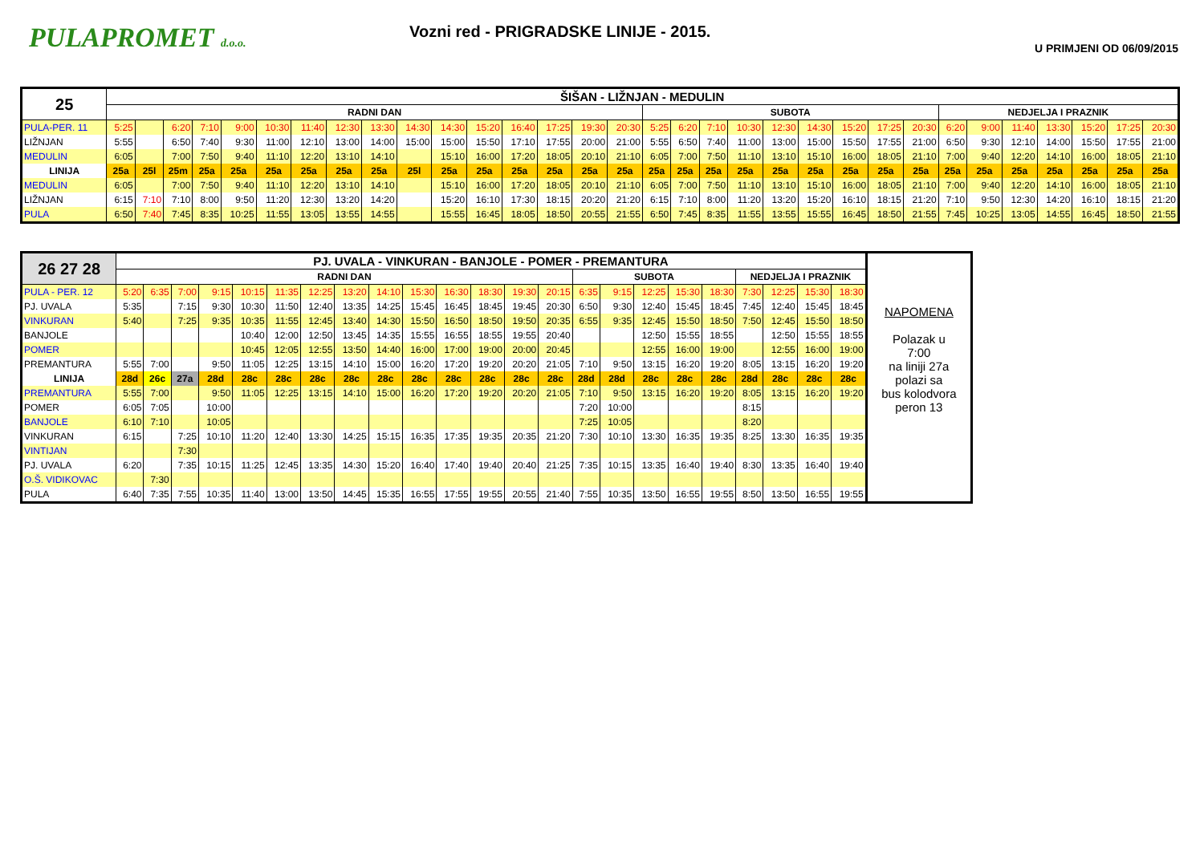PULAPROMET d.o.o.
Vozni red - PRIGRADSKE LINIJE - 2015.
U PRIMJENI OD 06/09/2015
| 25 | ŠIŠAN - LIŽNJAN - MEDULIN | | | | | | | | | | | | | | | | | | | | | | | | | | | | | | | |
| --- | --- | --- | --- | --- | --- | --- | --- | --- | --- | --- | --- | --- | --- | --- | --- | --- | --- | --- | --- | --- | --- | --- | --- | --- | --- | --- | --- | --- | --- | --- | --- | --- |
| | RADNI DAN | | | | | | | | | | | | | | | | SUBOTA | | | | | | | | | NEDJELJA I PRAZNIK | | | | | | |
| PULA-PER. 11 | 5:25 | | 6:20 | 7:10 | 9:00 | 10:30 | 11:40 | 12:30 | 13:30 | 14:30 | 14:30 | 15:20 | 16:40 | 17:25 | 19:30 | 20:30 | 5:25 | 6:20 | 7:10 | 10:30 | 12:30 | 14:30 | 15:20 | 17:25 | 20:30 | 6:20 | 9:00 | 11:40 | 13:30 | 15:20 | 17:25 | 20:30 |
| LIŽNJAN | 5:55 | | 6:50 | 7:40 | 9:30 | 11:00 | 12:10 | 13:00 | 14:00 | 15:00 | 15:00 | 15:50 | 17:10 | 17:55 | 20:00 | 21:00 | 5:55 | 6:50 | 7:40 | 11:00 | 13:00 | 15:00 | 15:50 | 17:55 | 21:00 | 6:50 | 9:30 | 12:10 | 14:00 | 15:50 | 17:55 | 21:00 |
| MEDULIN | 6:05 | | 7:00 | 7:50 | 9:40 | 11:10 | 12:20 | 13:10 | 14:10 | | 15:10 | 16:00 | 17:20 | 18:05 | 20:10 | 21:10 | 6:05 | 7:00 | 7:50 | 11:10 | 13:10 | 15:10 | 16:00 | 18:05 | 21:10 | 7:00 | 9:40 | 12:20 | 14:10 | 16:00 | 18:05 | 21:10 |
| LINIJA | 25a | 25l | 25m | 25a | 25a | 25a | 25a | 25a | 25a | 25l | 25a | 25a | 25a | 25a | 25a | 25a | 25a | 25a | 25a | 25a | 25a | 25a | 25a | 25a | 25a | 25a | 25a | 25a | 25a | 25a | 25a | 25a |
| MEDULIN | 6:05 | | 7:00 | 7:50 | 9:40 | 11:10 | 12:20 | 13:10 | 14:10 | | 15:10 | 16:00 | 17:20 | 18:05 | 20:10 | 21:10 | 6:05 | 7:00 | 7:50 | 11:10 | 13:10 | 15:10 | 16:00 | 18:05 | 21:10 | 7:00 | 9:40 | 12:20 | 14:10 | 16:00 | 18:05 | 21:10 |
| LIŽNJAN | 6:15 | 7:10 | 7:10 | 8:00 | 9:50 | 11:20 | 12:30 | 13:20 | 14:20 | | 15:20 | 16:10 | 17:30 | 18:15 | 20:20 | 21:20 | 6:15 | 7:10 | 8:00 | 11:20 | 13:20 | 15:20 | 16:10 | 18:15 | 21:20 | 7:10 | 9:50 | 12:30 | 14:20 | 16:10 | 18:15 | 21:20 |
| PULA | 6:50 | 7:40 | 7:45 | 8:35 | 10:25 | 11:55 | 13:05 | 13:55 | 14:55 | | 15:55 | 16:45 | 18:05 | 18:50 | 20:55 | 21:55 | 6:50 | 7:45 | 8:35 | 11:55 | 13:55 | 15:55 | 16:45 | 18:50 | 21:55 | 7:45 | 10:25 | 13:05 | 14:55 | 16:45 | 18:50 | 21:55 |
| 26 27 28 | PJ. UVALA - VINKURAN - BANJOLE - POMER - PREMANTURA | | | | | | | | | | | | | | | | | | | | | | | NAPOMENA Polazak u 7:00 na liniji 27a polazi sa bus kolodvora peron 13 |
| | RADNI DAN | | | | | | | | | | | | | | SUBOTA | | | | | NEDJELJA I PRAZNIK | | | | |
| PULA - PER. 12 | 5:20 | 6:35 | 7:00 | 9:15 | 10:15 | 11:35 | 12:25 | 13:20 | 14:10 | 15:30 | 16:30 | 18:30 | 19:30 | 20:15 | 6:35 | 9:15 | 12:25 | 15:30 | 18:30 | 7:30 | 12:25 | 15:30 | 18:30 | |
| PJ. UVALA | 5:35 | | 7:15 | 9:30 | 10:30 | 11:50 | 12:40 | 13:35 | 14:25 | 15:45 | 16:45 | 18:45 | 19:45 | 20:30 | 6:50 | 9:30 | 12:40 | 15:45 | 18:45 | 7:45 | 12:40 | 15:45 | 18:45 | |
| VINKURAN | 5:40 | | 7:25 | 9:35 | 10:35 | 11:55 | 12:45 | 13:40 | 14:30 | 15:50 | 16:50 | 18:50 | 19:50 | 20:35 | 6:55 | 9:35 | 12:45 | 15:50 | 18:50 | 7:50 | 12:45 | 15:50 | 18:50 | |
| BANJOLE | | | | | 10:40 | 12:00 | 12:50 | 13:45 | 14:35 | 15:55 | 16:55 | 18:55 | 19:55 | 20:40 | | | 12:50 | 15:55 | 18:55 | | 12:50 | 15:55 | 18:55 | |
| POMER | | | | | 10:45 | 12:05 | 12:55 | 13:50 | 14:40 | 16:00 | 17:00 | 19:00 | 20:00 | 20:45 | | | 12:55 | 16:00 | 19:00 | | 12:55 | 16:00 | 19:00 | |
| PREMANTURA | 5:55 | 7:00 | | 9:50 | 11:05 | 12:25 | 13:15 | 14:10 | 15:00 | 16:20 | 17:20 | 19:20 | 20:20 | 21:05 | 7:10 | 9:50 | 13:15 | 16:20 | 19:20 | 8:05 | 13:15 | 16:20 | 19:20 | |
| LINIJA | 28d | 26c | 27a | 28d | 28c | 28c | 28c | 28c | 28c | 28c | 28c | 28c | 28c | 28c | 28d | 28d | 28c | 28c | 28c | 28d | 28c | 28c | 28c | |
| PREMANTURA | 5:55 | 7:00 | | 9:50 | 11:05 | 12:25 | 13:15 | 14:10 | 15:00 | 16:20 | 17:20 | 19:20 | 20:20 | 21:05 | 7:10 | 9:50 | 13:15 | 16:20 | 19:20 | 8:05 | 13:15 | 16:20 | 19:20 | |
| POMER | 6:05 | 7:05 | | 10:00 | | | | | | | | | | | 7:20 | 10:00 | | | | 8:15 | | | | |
| BANJOLE | 6:10 | 7:10 | | 10:05 | | | | | | | | | | | 7:25 | 10:05 | | | | 8:20 | | | | |
| VINKURAN | 6:15 | | 7:25 | 10:10 | 11:20 | 12:40 | 13:30 | 14:25 | 15:15 | 16:35 | 17:35 | 19:35 | 20:35 | 21:20 | 7:30 | 10:10 | 13:30 | 16:35 | 19:35 | 8:25 | 13:30 | 16:35 | 19:35 | |
| VINTIJAN | | | 7:30 | | | | | | | | | | | | | | | | | | | | | |
| PJ. UVALA | 6:20 | | 7:35 | 10:15 | 11:25 | 12:45 | 13:35 | 14:30 | 15:20 | 16:40 | 17:40 | 19:40 | 20:40 | 21:25 | 7:35 | 10:15 | 13:35 | 16:40 | 19:40 | 8:30 | 13:35 | 16:40 | 19:40 | |
| O.Š. VIDIKOVAC | | 7:30 | | | | | | | | | | | | | | | | | | | | | | |
| PULA | 6:40 | 7:35 | 7:55 | 10:35 | 11:40 | 13:00 | 13:50 | 14:45 | 15:35 | 16:55 | 17:55 | 19:55 | 20:55 | 21:40 | 7:55 | 10:35 | 13:50 | 16:55 | 19:55 | 8:50 | 13:50 | 16:55 | 19:55 | |